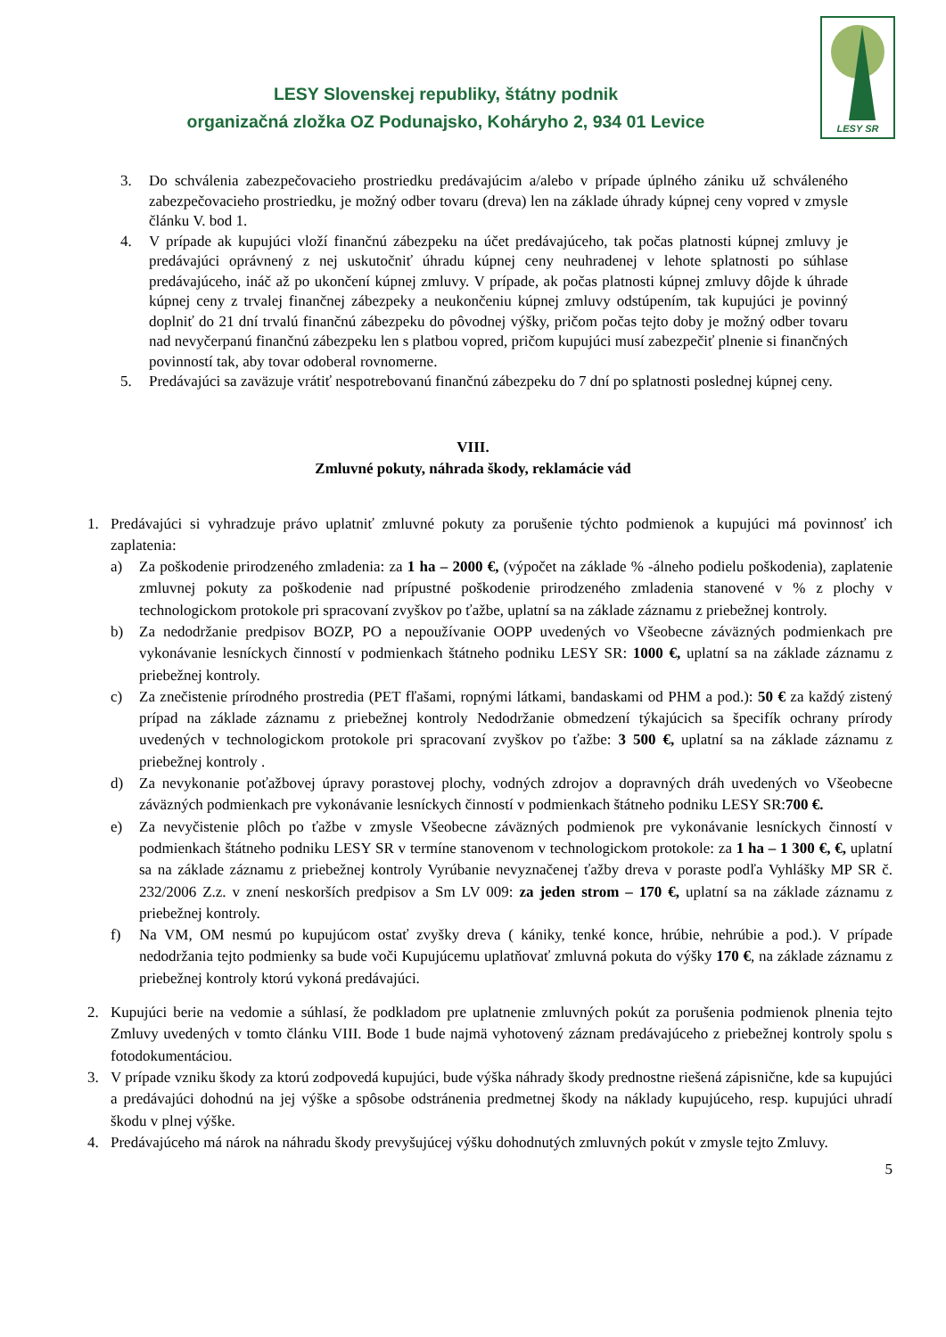LESY Slovenskej republiky, štátny podnik
organizačná zložka OZ Podunajsko, Koháryho 2, 934 01 Levice
LESY SR
3. Do schválenia zabezpečovacieho prostriedku predávajúcim a/alebo v prípade úplného zániku už schváleného zabezpečovacieho prostriedku, je možný odber tovaru (dreva) len na základe úhrady kúpnej ceny vopred v zmysle článku V. bod 1.
4. V prípade ak kupujúci vloží finančnú zábezpeku na účet predávajúceho, tak počas platnosti kúpnej zmluvy je predávajúci oprávnený z nej uskutočniť úhradu kúpnej ceny neuhradenej v lehote splatnosti po súhlase predávajúceho, ináč až po ukončení kúpnej zmluvy. V prípade, ak počas platnosti kúpnej zmluvy dôjde k úhrade kúpnej ceny z trvalej finančnej zábezpeky a neukončeniu kúpnej zmluvy odstúpením, tak kupujúci je povinný doplniť do 21 dní trvalú finančnú zábezpeku do pôvodnej výšky, pričom počas tejto doby je možný odber tovaru nad nevyčerpanú finančnú zábezpeku len s platbou vopred, pričom kupujúci musí zabezpečiť plnenie si finančných povinností tak, aby tovar odoberal rovnomerne.
5. Predávajúci sa zaväzuje vrátiť nespotrebovanú finančnú zábezpeku do 7 dní po splatnosti poslednej kúpnej ceny.
VIII.
Zmluvné pokuty, náhrada škody, reklamácie vád
1. Predávajúci si vyhradzuje právo uplatniť zmluvné pokuty za porušenie týchto podmienok a kupujúci má povinnosť ich zaplatenia:
a) Za poškodenie prirodzeného zmladenia: za 1 ha – 2000 €, (výpočet na základe % -álneho podielu poškodenia), zaplatenie zmluvnej pokuty za poškodenie nad prípustné poškodenie prirodzeného zmladenia stanovené v % z plochy v technologickom protokole pri spracovaní zvyškov po ťažbe, uplatní sa na základe záznamu z priebežnej kontroly.
b) Za nedodržanie predpisov BOZP, PO a nepoužívanie OOPP uvedených vo Všeobecne záväzných podmienkach pre vykonávanie lesníckych činností v podmienkach štátneho podniku LESY SR: 1000 €, uplatní sa na základe záznamu z priebežnej kontroly.
c) Za znečistenie prírodného prostredia (PET fľašami, ropnými látkami, bandaskami od PHM a pod.): 50 € za každý zistený prípad na základe záznamu z priebežnej kontroly Nedodržanie obmedzení týkajúcich sa špecifík ochrany prírody uvedených v technologickom protokole pri spracovaní zvyškov po ťažbe: 3 500 €, uplatní sa na základe záznamu z priebežnej kontroly .
d) Za nevykonanie poťažbovej úpravy porastovej plochy, vodných zdrojov a dopravných dráh uvedených vo Všeobecne záväzných podmienkach pre vykonávanie lesníckych činností v podmienkach štátneho podniku LESY SR:700 €.
e) Za nevyčistenie plôch po ťažbe v zmysle Všeobecne záväzných podmienok pre vykonávanie lesníckych činností v podmienkach štátneho podniku LESY SR v termíne stanovenom v technologickom protokole: za 1 ha – 1 300 €, €, uplatní sa na základe záznamu z priebežnej kontroly Vyrúbanie nevyznačenej ťažby dreva v poraste podľa Vyhlášky MP SR č. 232/2006 Z.z. v znení neskorších predpisov a Sm LV 009: za jeden strom – 170 €, uplatní sa na základe záznamu z priebežnej kontroly.
f) Na VM, OM nesmú po kupujúcom ostať zvyšky dreva ( kániky, tenké konce, hrúbie, nehrúbie a pod.). V prípade nedodržania tejto podmienky sa bude voči Kupujúcemu uplatňovať zmluvná pokuta do výšky 170 €, na základe záznamu z priebežnej kontroly ktorú vykoná predávajúci.
2. Kupujúci berie na vedomie a súhlasí, že podkladom pre uplatnenie zmluvných pokút za porušenia podmienok plnenia tejto Zmluvy uvedených v tomto článku VIII. Bode 1 bude najmä vyhotovený záznam predávajúceho z priebežnej kontroly spolu s fotodokumentáciou.
3. V prípade vzniku škody za ktorú zodpovedá kupujúci, bude výška náhrady škody prednostne riešená zápisnične, kde sa kupujúci a predávajúci dohodnú na jej výške a spôsobe odstránenia predmetnej škody na náklady kupujúceho, resp. kupujúci uhradí škodu v plnej výške.
4. Predávajúceho má nárok na náhradu škody prevyšujúcej výšku dohodnutých zmluvných pokút v zmysle tejto Zmluvy.
5